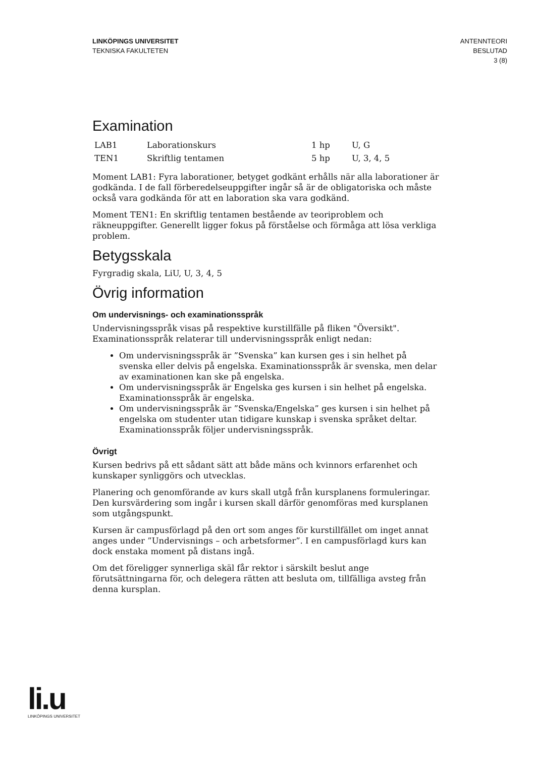LINKÖPINGS UNIVERSITET
TEKNISKA FAKULTETEN
ANTENNTEORI
BESLUTAD
3 (8)
Examination
| LAB1 | Laborationskurs | 1 hp | U, G |
| TEN1 | Skriftlig tentamen | 5 hp | U, 3, 4, 5 |
Moment LAB1: Fyra laborationer, betyget godkänt erhålls när alla laborationer är godkända. I de fall förberedelseuppgifter ingår så är de obligatoriska och måste också vara godkända för att en laboration ska vara godkänd.
Moment TEN1: En skriftlig tentamen bestående av teoriproblem och räkneuppgifter. Generellt ligger fokus på förståelse och förmåga att lösa verkliga problem.
Betygsskala
Fyrgradig skala, LiU, U, 3, 4, 5
Övrig information
Om undervisnings- och examinationsspråk
Undervisningsspråk visas på respektive kurstillfälle på fliken "Översikt".
Examinationsspråk relaterar till undervisningsspråk enligt nedan:
Om undervisningsspråk är ”Svenska” kan kursen ges i sin helhet på svenska eller delvis på engelska. Examinationsspråk är svenska, men delar av examinationen kan ske på engelska.
Om undervisningsspråk är Engelska ges kursen i sin helhet på engelska. Examinationsspråk är engelska.
Om undervisningsspråk är ”Svenska/Engelska” ges kursen i sin helhet på engelska om studenter utan tidigare kunskap i svenska språket deltar. Examinationsspråk följer undervisningsspråk.
Övrigt
Kursen bedrivs på ett sådant sätt att både mäns och kvinnors erfarenhet och kunskaper synliggörs och utvecklas.
Planering och genomförande av kurs skall utgå från kursplanens formuleringar. Den kursvärdering som ingår i kursen skall därför genomföras med kursplanen som utgångspunkt.
Kursen är campusförlagd på den ort som anges för kurstillfället om inget annat anges under ”Undervisnings – och arbetsformer”. I en campusförlagd kurs kan dock enstaka moment på distans ingå.
Om det föreligger synnerliga skäl får rektor i särskilt beslut ange förutsättningarna för, och delegera rätten att besluta om, tillfälliga avsteg från denna kursplan.
li.u
LINKÖPINGS UNIVERSITET